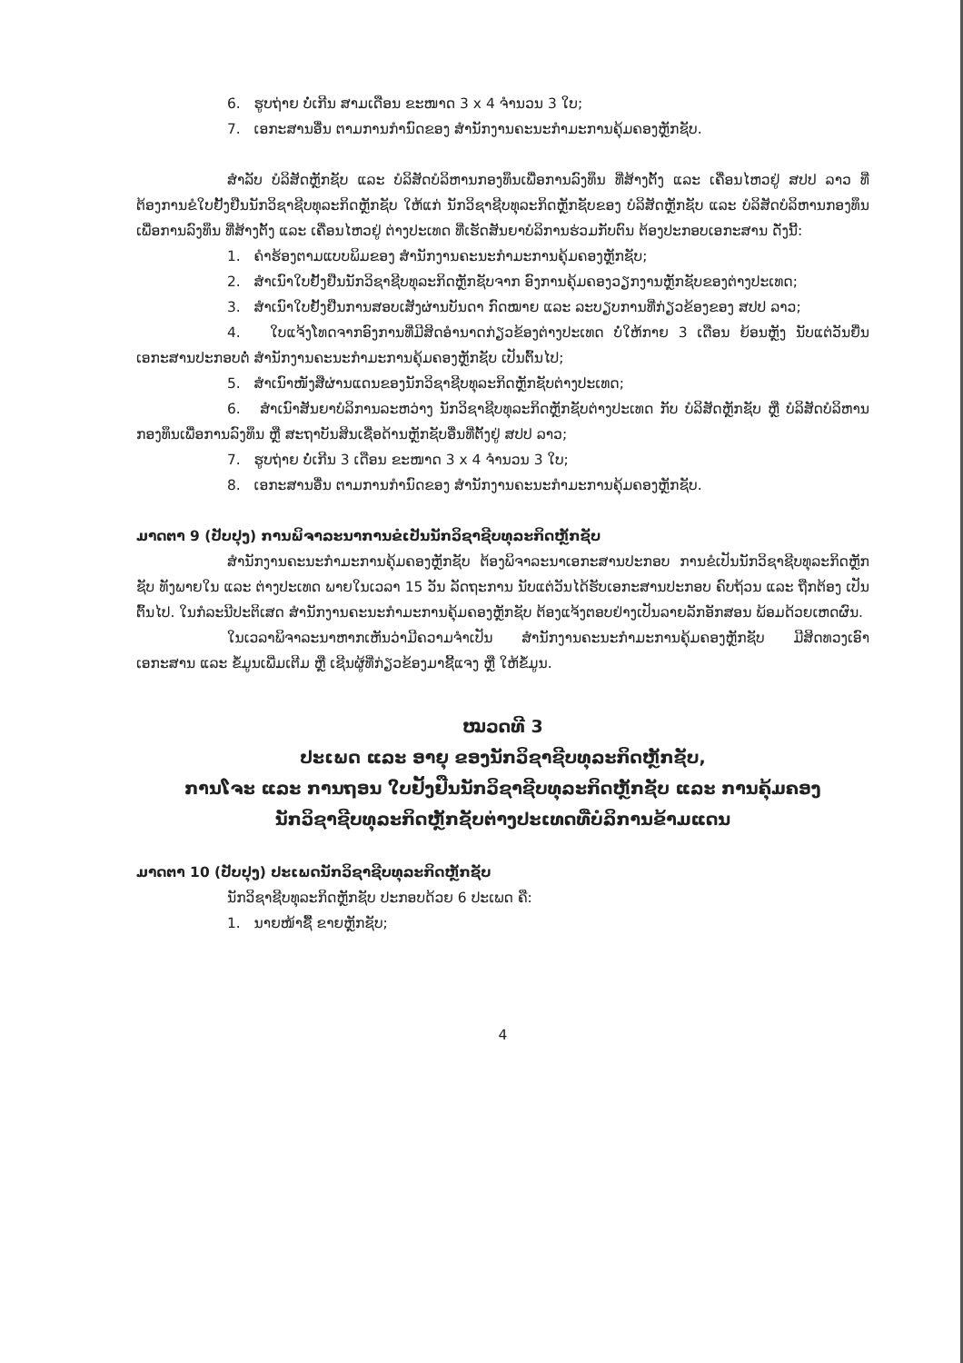6. ຮູບຖ່າຍ ບໍ່ເກີນ ສາມເດືອນ ຂະໜາດ 3 x 4 ຈຳນວນ 3 ໃບ;
7. ເອກະສານອື່ນ ຕາມການກຳນົດຂອງ ສຳນັກງານຄະນະກຳມະການຄຸ້ມຄອງຫຼັກຊັບ.
ສຳລັບ ບໍລິສັດຫຼັກຊັບ ແລະ ບໍລິສັດບໍລິຫານກອງທຶນເພື່ອການລົງທຶນ ທີ່ສ້າງຕັ້ງ ແລະ ເຄື່ອນໄຫວຢູ່ ສປປ ລາວ ທີ່ຕ້ອງການຂໍໃບຢັ້ງຢືນນັກວິຊາຊີບທຸລະກິດຫຼັກຊັບ ໃຫ້ແກ່ ນັກວິຊາຊີບທຸລະກິດຫຼັກຊັບຂອງ ບໍລິສັດຫຼັກຊັບ ແລະ ບໍລິສັດບໍລິຫານກອງທຶນເພື່ອການລົງທຶນ ທີ່ສ້າງຕັ້ງ ແລະ ເຄື່ອນໄຫວຢູ່ ຕ່າງປະເທດ ທີ່ເຮັດສັນຍາບໍລິການຮ່ວມກັບຕົນ ຕ້ອງປະກອບເອກະສານ ດັ່ງນີ້:
1. ຄຳຮ້ອງຕາມແບບພິມຂອງ ສຳນັກງານຄະນະກຳມະການຄຸ້ມຄອງຫຼັກຊັບ;
2. ສຳເນົາໃບຢັ້ງຢືນນັກວິຊາຊີບທຸລະກິດຫຼັກຊັບຈາກ ອົງການຄຸ້ມຄອງວຽກງານຫຼັກຊັບຂອງຕ່າງປະເທດ;
3. ສຳເນົາໃບຢັ້ງຢືນການສອບເສັງຜ່ານບັນດາ ກົດໝາຍ ແລະ ລະບຽບການທີ່ກ່ຽວຂ້ອງຂອງ ສປປ ລາວ;
4. ໃບແຈ້ງໂທດຈາກອົງການທີ່ມີສິດອຳນາດກ່ຽວຂ້ອງຕ່າງປະເທດ ບໍ່ໃຫ້ກາຍ 3 ເດືອນ ຍ້ອນຫຼັງ ນັບແຕ່ວັນຍື່ນເອກະສານປະກອບຕໍ່ ສຳນັກງານຄະນະກຳມະການຄຸ້ມຄອງຫຼັກຊັບ ເປັນຕົ້ນໄປ;
5. ສຳເນົາໜັງສືຜ່ານແດນຂອງນັກວິຊາຊີບທຸລະກິດຫຼັກຊັບຕ່າງປະເທດ;
6. ສຳເນົາສັນຍາບໍລິການລະຫວ່າງ ນັກວິຊາຊີບທຸລະກິດຫຼັກຊັບຕ່າງປະເທດ ກັບ ບໍລິສັດຫຼັກຊັບ ຫຼື ບໍລິສັດບໍລິຫານກອງທຶນເພື່ອການລົງທຶນ ຫຼື ສະຖາບັນສິນເຊື່ອດ້ານຫຼັກຊັບອື່ນທີ່ຕັ້ງຢູ່ ສປປ ລາວ;
7. ຮູບຖ່າຍ ບໍ່ເກີນ 3 ເດືອນ ຂະໜາດ 3 x 4 ຈຳນວນ 3 ໃບ;
8. ເອກະສານອື່ນ ຕາມການກຳນົດຂອງ ສຳນັກງານຄະນະກຳມະການຄຸ້ມຄອງຫຼັກຊັບ.
ມາດຕາ 9 (ປັບປຸງ) ການພິຈາລະນາການຂໍເປັນນັກວິຊາຊີບທຸລະກິດຫຼັກຊັບ
ສຳນັກງານຄະນະກຳມະການຄຸ້ມຄອງຫຼັກຊັບ ຕ້ອງພິຈາລະນາເອກະສານປະກອບ ການຂໍເປັນນັກວິຊາຊີບທຸລະກິດຫຼັກຊັບ ທັງພາຍໃນ ແລະ ຕ່າງປະເທດ ພາຍໃນເວລາ 15 ວັນ ລັດຖະການ ນັບແຕ່ວັນໄດ້ຮັບເອກະສານປະກອບ ຄົບຖ້ວນ ແລະ ຖືກຕ້ອງ ເປັນຕົ້ນໄປ. ໃນກໍລະນີປະຕິເສດ ສຳນັກງານຄະນະກຳມະການຄຸ້ມຄອງຫຼັກຊັບ ຕ້ອງແຈ້ງຕອບຢ່າງເປັນລາຍລັກອັກສອນ ພ້ອມດ້ວຍເຫດຜົນ.
ໃນເວລາພິຈາລະນາຫາກເຫັນວ່າມີຄວາມຈຳເປັນ ສຳນັກງານຄະນະກຳມະການຄຸ້ມຄອງຫຼັກຊັບ ມີສິດທວງເອົາ ເອກະສານ ແລະ ຂໍ້ມູນເພີ່ມເຕີມ ຫຼື ເຊີນຜູ້ທີ່ກ່ຽວຂ້ອງມາຊີ້ແຈງ ຫຼື ໃຫ້ຂໍ້ມູນ.
ໝວດທີ 3
ປະເພດ ແລະ ອາຍຸ ຂອງນັກວິຊາຊີບທຸລະກິດຫຼັກຊັບ,
ການໂຈະ ແລະ ການຖອນ ໃບຢັ້ງຢືນນັກວິຊາຊີບທຸລະກິດຫຼັກຊັບ ແລະ ການຄຸ້ມຄອງ
ນັກວິຊາຊີບທຸລະກິດຫຼັກຊັບຕ່າງປະເທດທີ່ບໍລິການຂ້າມແດນ
ມາດຕາ 10 (ປັບປຸງ) ປະເພດນັກວິຊາຊີບທຸລະກິດຫຼັກຊັບ
ນັກວິຊາຊີບທຸລະກິດຫຼັກຊັບ ປະກອບດ້ວຍ 6 ປະເພດ ຄື:
1. ນາຍໜ້າຊື້ ຂາຍຫຼັກຊັບ;
4